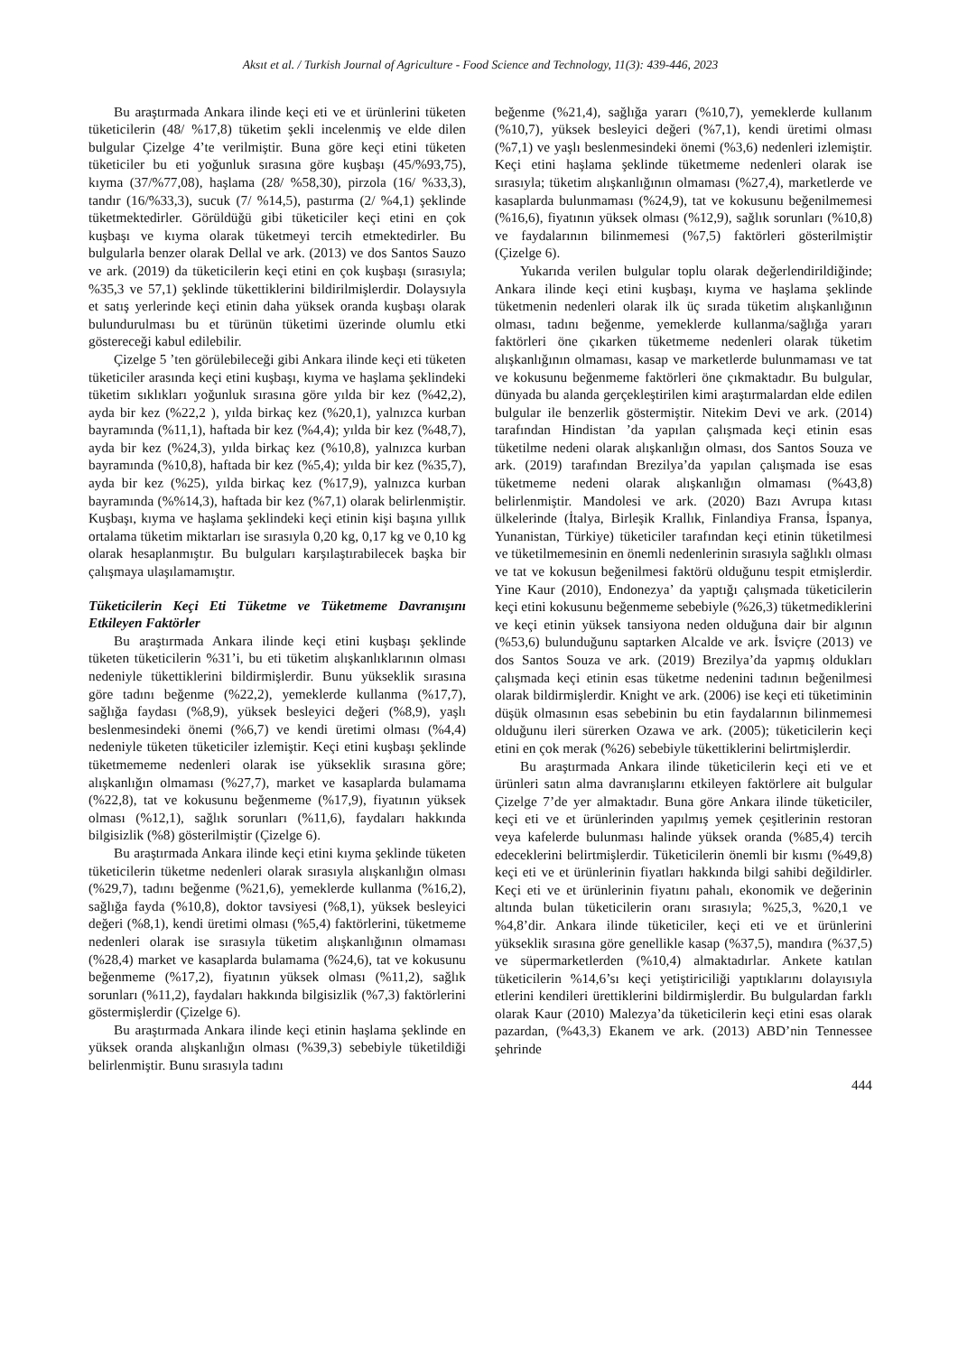Aksıt et al. / Turkish Journal of Agriculture - Food Science and Technology, 11(3): 439-446, 2023
Bu araştırmada Ankara ilinde keçi eti ve et ürünlerini tüketen tüketicilerin (48/ %17,8) tüketim şekli incelenmiş ve elde dilen bulgular Çizelge 4’te verilmiştir. Buna göre keçi etini tüketen tüketiciler bu eti yoğunluk sırasına göre kuşbaşı (45/%93,75), kıyma (37/%77,08), haşlama (28/ %58,30), pirzola (16/ %33,3), tandır (16/%33,3), sucuk (7/ %14,5), pastırma (2/ %4,1) şeklinde tüketmektedirler. Görüldüğü gibi tüketiciler keçi etini en çok kuşbaşı ve kıyma olarak tüketmeyi tercih etmektedirler. Bu bulgularla benzer olarak Dellal ve ark. (2013) ve dos Santos Sauzo ve ark. (2019) da tüketicilerin keçi etini en çok kuşbaşı (sırasıyla; %35,3 ve 57,1) şeklinde tükettiklerini bildirilmişlerdir. Dolaysıyla et satış yerlerinde keçi etinin daha yüksek oranda kuşbaşı olarak bulundurulması bu et türünün tüketimi üzerinde olumlu etki göstereceği kabul edilebilir.
Çizelge 5 ’ten görülebileceği gibi Ankara ilinde keçi eti tüketen tüketiciler arasında keçi etini kuşbaşı, kıyma ve haşlama şeklindeki tüketim sıklıkları yoğunluk sırasına göre yılda bir kez (%42,2), ayda bir kez (%22,2 ), yılda birkaç kez (%20,1), yalnızca kurban bayramında (%11,1), haftada bir kez (%4,4); yılda bir kez (%48,7), ayda bir kez (%24,3), yılda birkaç kez (%10,8), yalnızca kurban bayramında (%10,8), haftada bir kez (%5,4); yılda bir kez (%35,7), ayda bir kez (%25), yılda birkaç kez (%17,9), yalnızca kurban bayramında (%%14,3), haftada bir kez (%7,1) olarak belirlenmiştir. Kuşbaşı, kıyma ve haşlama şeklindeki keçi etinin kişi başına yıllık ortalama tüketim miktarları ise sırasıyla 0,20 kg, 0,17 kg ve 0,10 kg olarak hesaplanmıştır. Bu bulguları karşılaştırabilecek başka bir çalışmaya ulaşılamamıştır.
Tüketicilerin Keçi Eti Tüketme ve Tüketmeme Davranışını Etkileyen Faktörler
Bu araştırmada Ankara ilinde keçi etini kuşbaşı şeklinde tüketen tüketicilerin %31’i, bu eti tüketim alışkanlıklarının olması nedeniyle tükettiklerini bildirmişlerdir. Bunu yükseklik sırasına göre tadını beğenme (%22,2), yemeklerde kullanma (%17,7), sağlığa faydası (%8,9), yüksek besleyici değeri (%8,9), yaşlı beslenmesindeki önemi (%6,7) ve kendi üretimi olması (%4,4) nedeniyle tüketen tüketiciler izlemiştir. Keçi etini kuşbaşı şeklinde tüketmememe nedenleri olarak ise yükseklik sırasına göre; alışkanlığın olmaması (%27,7), market ve kasaplarda bulamama (%22,8), tat ve kokusunu beğenmeme (%17,9), fiyatının yüksek olması (%12,1), sağlık sorunları (%11,6), faydaları hakkında bilgisizlik (%8) gösterilmiştir (Çizelge 6).
Bu araştırmada Ankara ilinde keçi etini kıyma şeklinde tüketen tüketicilerin tüketme nedenleri olarak sırasıyla alışkanlığın olması (%29,7), tadını beğenme (%21,6), yemeklerde kullanma (%16,2), sağlığa fayda (%10,8), doktor tavsiyesi (%8,1), yüksek besleyici değeri (%8,1), kendi üretimi olması (%5,4) faktörlerini, tüketmeme nedenleri olarak ise sırasıyla tüketim alışkanlığının olmaması (%28,4) market ve kasaplarda bulamama (%24,6), tat ve kokusunu beğenmeme (%17,2), fiyatının yüksek olması (%11,2), sağlık sorunları (%11,2), faydaları hakkında bilgisizlik (%7,3) faktörlerini göstermişlerdir (Çizelge 6).
Bu araştırmada Ankara ilinde keçi etinin haşlama şeklinde en yüksek oranda alışkanlığın olması (%39,3) sebebiyle tüketildiği belirlenmiştir. Bunu sırasıyla tadını
beğenme (%21,4), sağlığa yararı (%10,7), yemeklerde kullanım (%10,7), yüksek besleyici değeri (%7,1), kendi üretimi olması (%7,1) ve yaşlı beslenmesindeki önemi (%3,6) nedenleri izlemiştir. Keçi etini haşlama şeklinde tüketmeme nedenleri olarak ise sırasıyla; tüketim alışkanlığının olmaması (%27,4), marketlerde ve kasaplarda bulunmaması (%24,9), tat ve kokusunu beğenilmemesi (%16,6), fiyatının yüksek olması (%12,9), sağlık sorunları (%10,8) ve faydalarının bilinmemesi (%7,5) faktörleri gösterilmiştir (Çizelge 6).
Yukarıda verilen bulgular toplu olarak değerlendirildiğinde; Ankara ilinde keçi etini kuşbaşı, kıyma ve haşlama şeklinde tüketmenin nedenleri olarak ilk üç sırada tüketim alışkanlığının olması, tadını beğenme, yemeklerde kullanma/sağlığa yararı faktörleri öne çıkarken tüketmeme nedenleri olarak tüketim alışkanlığının olmaması, kasap ve marketlerde bulunmaması ve tat ve kokusunu beğenmeme faktörleri öne çıkmaktadır. Bu bulgular, dünyada bu alanda gerçekleştirilen kimi araştırmalardan elde edilen bulgular ile benzerlik göstermiştir. Nitekim Devi ve ark. (2014) tarafından Hindistan ’da yapılan çalışmada keçi etinin esas tüketilme nedeni olarak alışkanlığın olması, dos Santos Souza ve ark. (2019) tarafından Brezilya’da yapılan çalışmada ise esas tüketmeme nedeni olarak alışkanlığın olmaması (%43,8) belirlenmiştir. Mandolesi ve ark. (2020) Bazı Avrupa kıtası ülkelerinde (İtalya, Birleşik Krallık, Finlandiya Fransa, İspanya, Yunanistan, Türkiye) tüketiciler tarafından keçi etinin tüketilmesi ve tüketilmemesinin en önemli nedenlerinin sırasıyla sağlıklı olması ve tat ve kokusun beğenilmesi faktörü olduğunu tespit etmişlerdir. Yine Kaur (2010), Endonezya’ da yaptığı çalışmada tüketicilerin keçi etini kokusunu beğenmeme sebebiyle (%26,3) tüketmediklerini ve keçi etinin yüksek tansiyona neden olduğuna dair bir algının (%53,6) bulunduğunu saptarken Alcalde ve ark. İsviçre (2013) ve dos Santos Souza ve ark. (2019) Brezilya’da yapmış oldukları çalışmada keçi etinin esas tüketme nedenini tadının beğenilmesi olarak bildirmişlerdir. Knight ve ark. (2006) ise keçi eti tüketiminin düşük olmasının esas sebebinin bu etin faydalarının bilinmemesi olduğunu ileri sürerken Ozawa ve ark. (2005); tüketicilerin keçi etini en çok merak (%26) sebebiyle tükettiklerini belirtmişlerdir.
Bu araştırmada Ankara ilinde tüketicilerin keçi eti ve et ürünleri satın alma davranışlarını etkileyen faktörlere ait bulgular Çizelge 7’de yer almaktadır. Buna göre Ankara ilinde tüketiciler, keçi eti ve et ürünlerinden yapılmış yemek çeşitlerinin restoran veya kafelerde bulunması halinde yüksek oranda (%85,4) tercih edeceklerini belirtmişlerdir. Tüketicilerin önemli bir kısmı (%49,8) keçi eti ve et ürünlerinin fiyatları hakkında bilgi sahibi değildirler. Keçi eti ve et ürünlerinin fiyatını pahalı, ekonomik ve değerinin altında bulan tüketicilerin oranı sırasıyla; %25,3, %20,1 ve %4,8’dir. Ankara ilinde tüketiciler, keçi eti ve et ürünlerini yükseklik sırasına göre genellikle kasap (%37,5), mandıra (%37,5) ve süpermarketlerden (%10,4) almaktadırlar. Ankete katılan tüketicilerin %14,6’sı keçi yetiştiriciliği yaptıklarını dolayısıyla etlerini kendileri ürettiklerini bildirmişlerdir. Bu bulgulardan farklı olarak Kaur (2010) Malezya’da tüketicilerin keçi etini esas olarak pazardan, (%43,3) Ekanem ve ark. (2013) ABD’nin Tennessee şehrinde
444